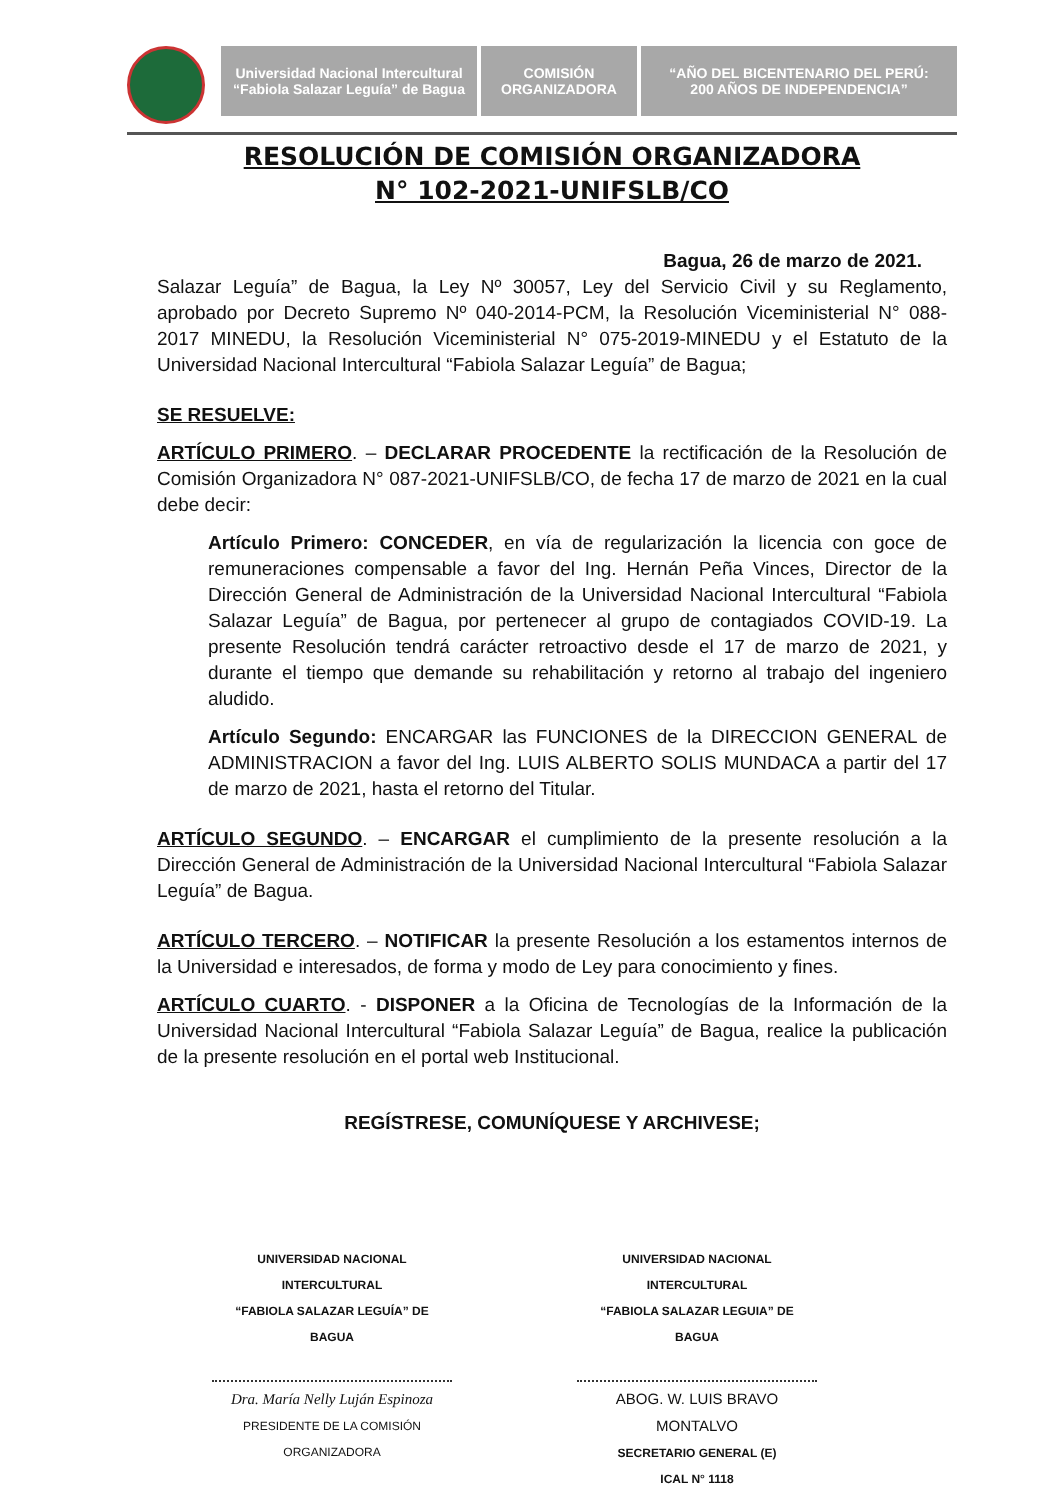Universidad Nacional Intercultural
“Fabiola Salazar Leguía” de Bagua
COMISIÓN
ORGANIZADORA
“AÑO DEL BICENTENARIO DEL PERÚ:
200 AÑOS DE INDEPENDENCIA”
RESOLUCIÓN DE COMISIÓN ORGANIZADORA
N° 102-2021-UNIFSLB/CO
Bagua, 26 de marzo de 2021.
Salazar Leguía” de Bagua, la Ley Nº 30057, Ley del Servicio Civil y su Reglamento, aprobado por Decreto Supremo Nº 040-2014-PCM, la Resolución Viceministerial N° 088-2017 MINEDU, la Resolución Viceministerial N° 075-2019-MINEDU y el Estatuto de la Universidad Nacional Intercultural “Fabiola Salazar Leguía” de Bagua;
SE RESUELVE:
ARTÍCULO PRIMERO. – DECLARAR PROCEDENTE la rectificación de la Resolución de Comisión Organizadora N° 087-2021-UNIFSLB/CO, de fecha 17 de marzo de 2021 en la cual debe decir:
Artículo Primero: CONCEDER, en vía de regularización la licencia con goce de remuneraciones compensable a favor del Ing. Hernán Peña Vinces, Director de la Dirección General de Administración de la Universidad Nacional Intercultural “Fabiola Salazar Leguía” de Bagua, por pertenecer al grupo de contagiados COVID-19. La presente Resolución tendrá carácter retroactivo desde el 17 de marzo de 2021, y durante el tiempo que demande su rehabilitación y retorno al trabajo del ingeniero aludido.
Artículo Segundo: ENCARGAR las FUNCIONES de la DIRECCION GENERAL de ADMINISTRACION a favor del Ing. LUIS ALBERTO SOLIS MUNDACA a partir del 17 de marzo de 2021, hasta el retorno del Titular.
ARTÍCULO SEGUNDO. – ENCARGAR el cumplimiento de la presente resolución a la Dirección General de Administración de la Universidad Nacional Intercultural “Fabiola Salazar Leguía” de Bagua.
ARTÍCULO TERCERO. – NOTIFICAR la presente Resolución a los estamentos internos de la Universidad e interesados, de forma y modo de Ley para conocimiento y fines.
ARTÍCULO CUARTO. - DISPONER a la Oficina de Tecnologías de la Información de la Universidad Nacional Intercultural “Fabiola Salazar Leguía” de Bagua, realice la publicación de la presente resolución en el portal web Institucional.
REGÍSTRESE, COMUNÍQUESE Y ARCHIVESE;
UNIVERSIDAD NACIONAL INTERCULTURAL
“FABIOLA SALAZAR LEGUÍA” DE BAGUA
Dra. María Nelly Luján Espinoza
PRESIDENTE DE LA COMISIÓN ORGANIZADORA
UNIVERSIDAD NACIONAL INTERCULTURAL
“FABIOLA SALAZAR LEGUIA” DE BAGUA
ABOG. W. LUIS BRAVO MONTALVO
SECRETARIO GENERAL (E)
ICAL N° 1118